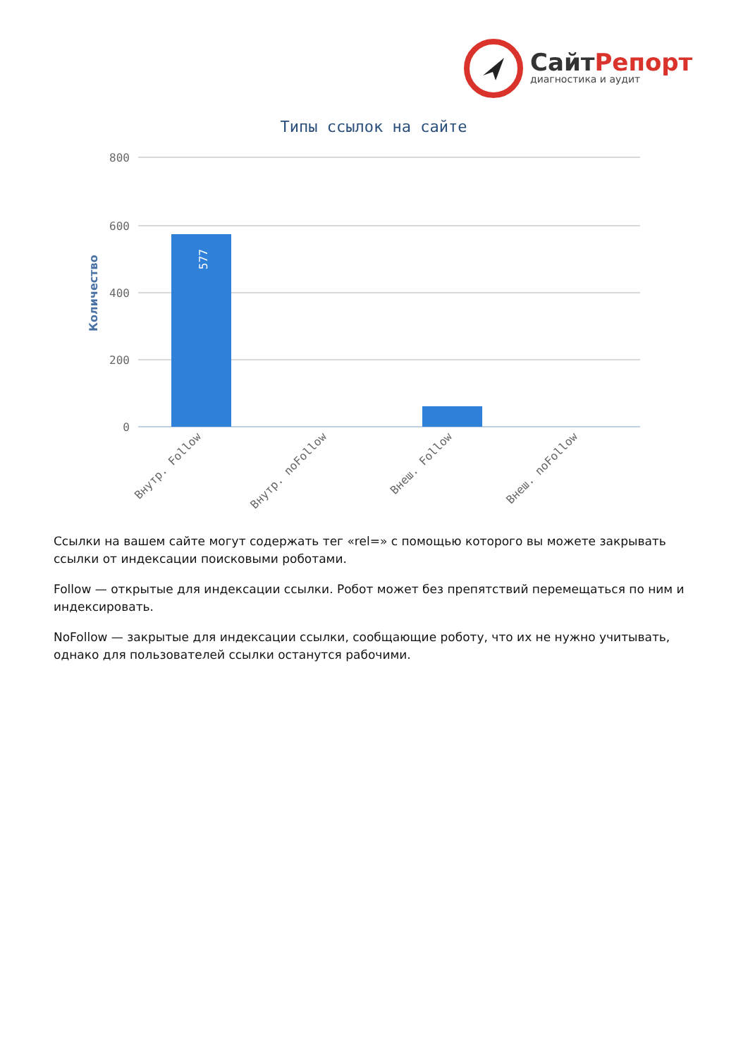СайтРепорт
диагностика и аудит
Типы ссылок на сайте
800
600
400
200
0
Количество
577
Внутр. Follow
Внутр. noFollow
Внеш. Follow
Внеш. noFollow
Ссылки на вашем сайте могут содержать тег «rel=» с помощью которого вы можете закрывать ссылки от индексации поисковыми роботами.
Follow — открытые для индексации ссылки. Робот может без препятствий перемещаться по ним и индексировать.
NoFollow — закрытые для индексации ссылки, сообщающие роботу, что их не нужно учитывать, однако для пользователей ссылки останутся рабочими.